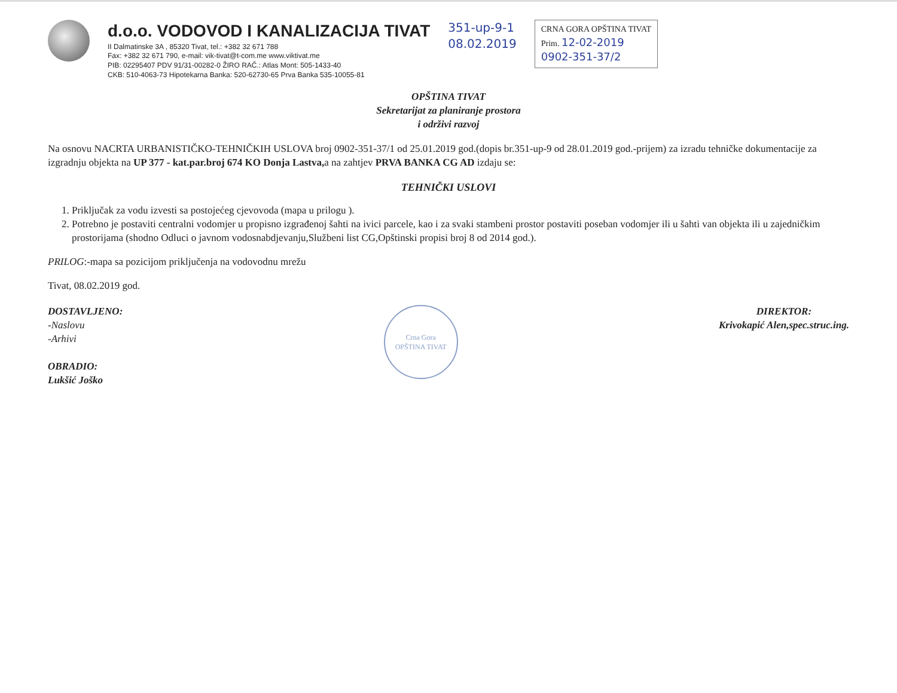d.o.o. VODOVOD I KANALIZACIJA TIVAT
II Dalmatinske 3A , 85320 Tivat, tel.: +382 32 671 788
Fax: +382 32 671 790, e-mail: vik-tivat@t-com.me www.viktivat.me
PIB: 02295407 PDV 91/31-00282-0 ŽIRO RAČ.: Atlas Mont: 505-1433-40
CKB: 510-4063-73 Hipotekarna Banka: 520-62730-65 Prva Banka 535-10055-81
351-up-9-1
08.02.2019
CRNA GORA OPŠTINA TIVAT
Prim. 12-02-2019
0902-351-37/2
OPŠTINA TIVAT
Sekretarijat za planiranje prostora
i održivi razvoj
Na osnovu NACRTA URBANISTIČKO-TEHNIČKIH USLOVA broj 0902-351-37/1 od 25.01.2019 god.(dopis br.351-up-9 od 28.01.2019 god.-prijem) za izradu tehničke dokumentacije za izgradnju objekta na UP 377 - kat.par.broj 674 KO Donja Lastva, a na zahtjev PRVA BANKA CG AD izdaju se:
TEHNIČKI USLOVI
1. Priključak za vodu izvesti sa postojećeg cjevovoda (mapa u prilogu ).
2. Potrebno je postaviti centralni vodomjer u propisno izgrađenoj šahti na ivici parcele, kao i za svaki stambeni prostor postaviti poseban vodomjer ili u šahti van objekta ili u zajedničkim prostorijama (shodno Odluci o javnom vodosnabdjevanju,Službeni list CG,Opštinski propisi broj 8 od 2014 god.).
PRILOG:-mapa sa pozicijom priključenja na vodovodnu mrežu
Tivat, 08.02.2019 god.
DOSTAVLJENO:
-Naslovu
-Arhivi
OBRADIO:
Lukšić Joško
Crna Gora
OPŠTINA TIVAT
DIREKTOR:
Krivokapić Alen,spec.struc.ing.